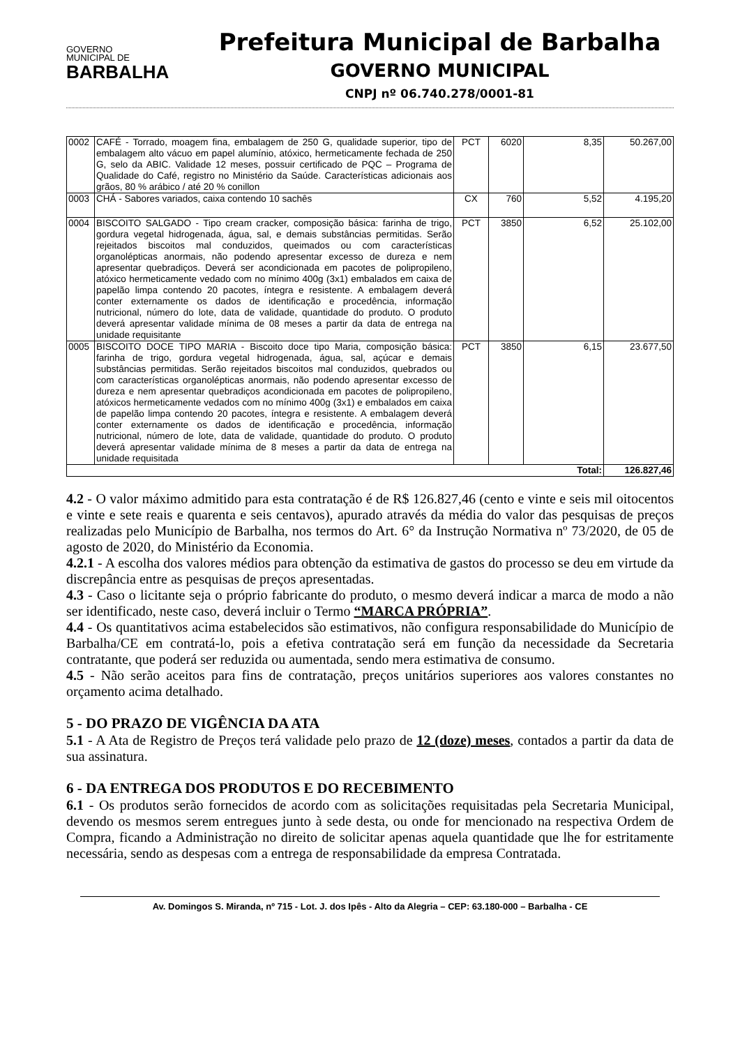GOVERNO
MUNICIPAL DE
BARBALHA
Prefeitura Municipal de Barbalha
GOVERNO MUNICIPAL
CNPJ nº 06.740.278/0001-81
| 0002 | CAFÉ - Torrado, moagem fina, embalagem de 250 G, qualidade superior, tipo de embalagem alto vácuo em papel alumínio, atóxico, hermeticamente fechada de 250 G, selo da ABIC. Validade 12 meses, possuir certificado de PQC – Programa de Qualidade do Café, registro no Ministério da Saúde. Características adicionais aos grãos, 80 % arábico / até 20 % conillon | PCT | 6020 | 8,35 | 50.267,00 |
| 0003 | CHÁ - Sabores variados, caixa contendo 10 sachês | CX | 760 | 5,52 | 4.195,20 |
| 0004 | BISCOITO SALGADO - Tipo cream cracker, composição básica: farinha de trigo, gordura vegetal hidrogenada, água, sal, e demais substâncias permitidas. Serão rejeitados biscoitos mal conduzidos, queimados ou com características organolépticas anormais, não podendo apresentar excesso de dureza e nem apresentar quebradiços. Deverá ser acondicionada em pacotes de polipropileno, atóxico hermeticamente vedado com no mínimo 400g (3x1) embalados em caixa de papelão limpa contendo 20 pacotes, íntegra e resistente. A embalagem deverá conter externamente os dados de identificação e procedência, informação nutricional, número do lote, data de validade, quantidade do produto. O produto deverá apresentar validade mínima de 08 meses a partir da data de entrega na unidade requisitante | PCT | 3850 | 6,52 | 25.102,00 |
| 0005 | BISCOITO DOCE TIPO MARIA - Biscoito doce tipo Maria, composição básica: farinha de trigo, gordura vegetal hidrogenada, água, sal, açúcar e demais substâncias permitidas. Serão rejeitados biscoitos mal conduzidos, quebrados ou com características organolépticas anormais, não podendo apresentar excesso de dureza e nem apresentar quebradiços acondicionada em pacotes de polipropileno, atóxicos hermeticamente vedados com no mínimo 400g (3x1) e embalados em caixa de papelão limpa contendo 20 pacotes, íntegra e resistente. A embalagem deverá conter externamente os dados de identificação e procedência, informação nutricional, número de lote, data de validade, quantidade do produto. O produto deverá apresentar validade mínima de 8 meses a partir da data de entrega na unidade requisitada | PCT | 3850 | 6,15 | 23.677,50 |
| Total: | | | | | 126.827,46 |
4.2 - O valor máximo admitido para esta contratação é de R$ 126.827,46 (cento e vinte e seis mil oitocentos e vinte e sete reais e quarenta e seis centavos), apurado através da média do valor das pesquisas de preços realizadas pelo Município de Barbalha, nos termos do Art. 6° da Instrução Normativa nº 73/2020, de 05 de agosto de 2020, do Ministério da Economia.
4.2.1 - A escolha dos valores médios para obtenção da estimativa de gastos do processo se deu em virtude da discrepância entre as pesquisas de preços apresentadas.
4.3 - Caso o licitante seja o próprio fabricante do produto, o mesmo deverá indicar a marca de modo a não ser identificado, neste caso, deverá incluir o Termo “MARCA PRÓPRIA”.
4.4 - Os quantitativos acima estabelecidos são estimativos, não configura responsabilidade do Município de Barbalha/CE em contratá-lo, pois a efetiva contratação será em função da necessidade da Secretaria contratante, que poderá ser reduzida ou aumentada, sendo mera estimativa de consumo.
4.5 - Não serão aceitos para fins de contratação, preços unitários superiores aos valores constantes no orçamento acima detalhado.
5 - DO PRAZO DE VIGÊNCIA DA ATA
5.1 - A Ata de Registro de Preços terá validade pelo prazo de 12 (doze) meses, contados a partir da data de sua assinatura.
6 - DA ENTREGA DOS PRODUTOS E DO RECEBIMENTO
6.1 - Os produtos serão fornecidos de acordo com as solicitações requisitadas pela Secretaria Municipal, devendo os mesmos serem entregues junto à sede desta, ou onde for mencionado na respectiva Ordem de Compra, ficando a Administração no direito de solicitar apenas aquela quantidade que lhe for estritamente necessária, sendo as despesas com a entrega de responsabilidade da empresa Contratada.
Av. Domingos S. Miranda, nº 715 - Lot. J. dos Ipês - Alto da Alegria – CEP: 63.180-000 – Barbalha - CE